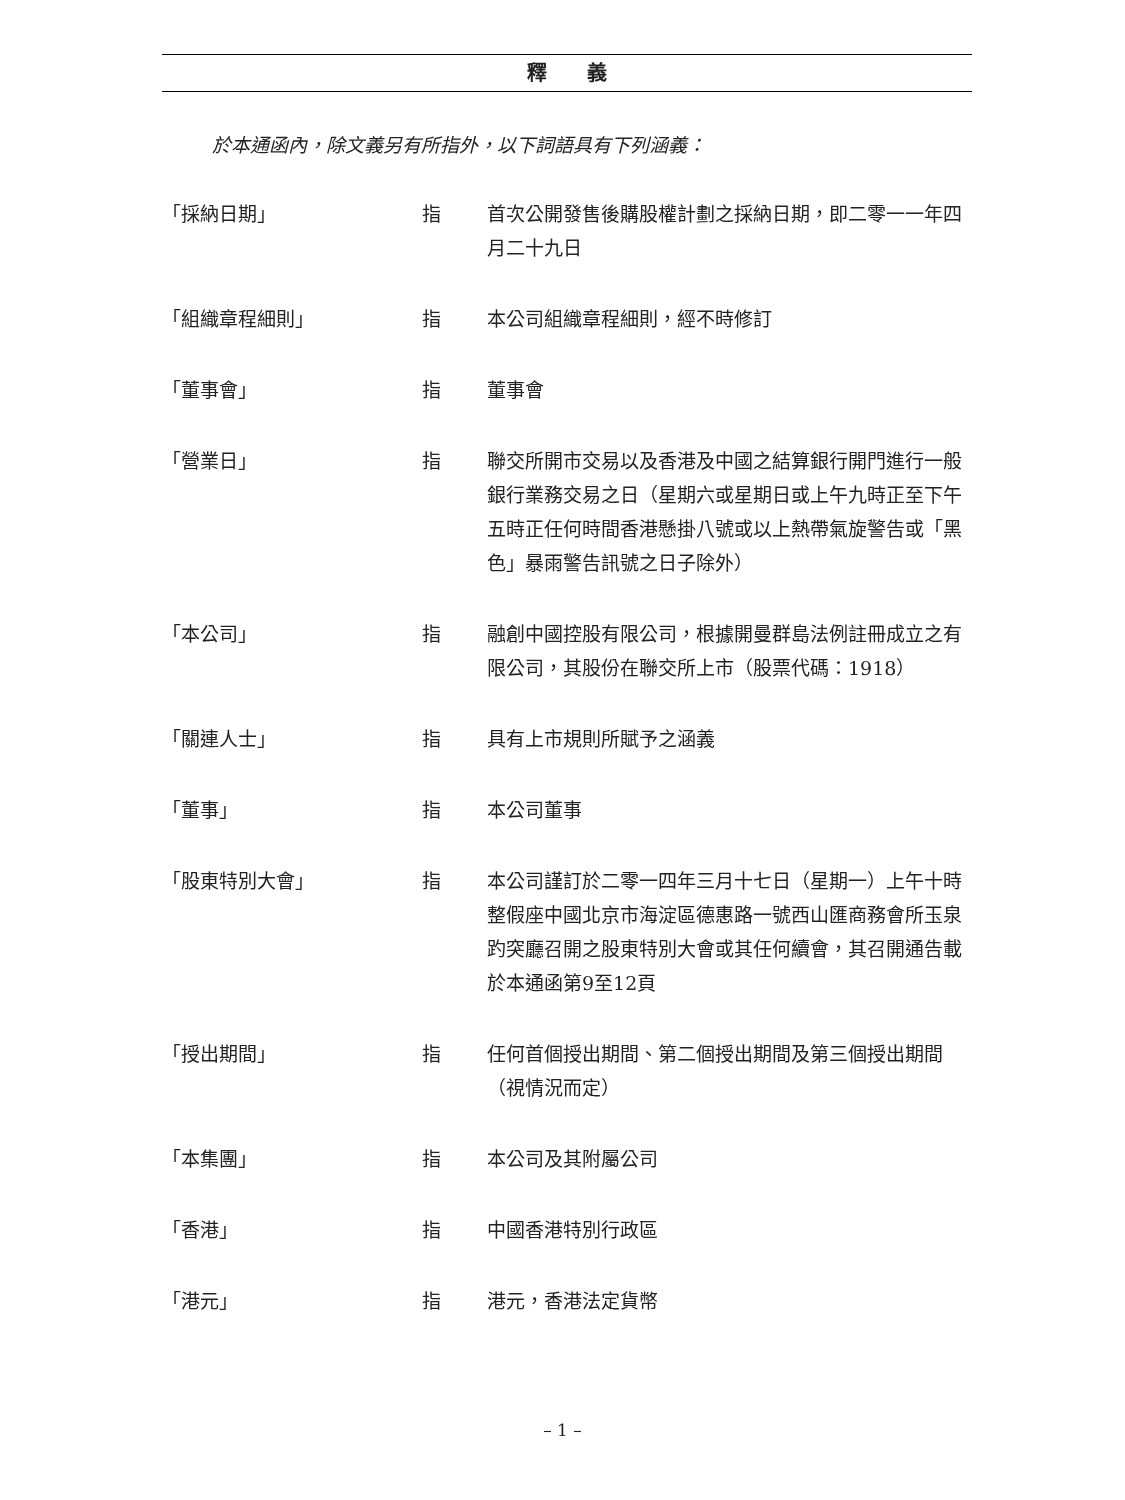釋　　義
於本通函內，除文義另有所指外，以下詞語具有下列涵義：
「採納日期」 指 首次公開發售後購股權計劃之採納日期，即二零一一年四月二十九日
「組織章程細則」 指 本公司組織章程細則，經不時修訂
「董事會」 指 董事會
「營業日」 指 聯交所開市交易以及香港及中國之結算銀行開門進行一般銀行業務交易之日（星期六或星期日或上午九時正至下午五時正任何時間香港懸掛八號或以上熱帶氣旋警告或「黑色」暴雨警告訊號之日子除外）
「本公司」 指 融創中國控股有限公司，根據開曼群島法例註冊成立之有限公司，其股份在聯交所上市（股票代碼：1918）
「關連人士」 指 具有上市規則所賦予之涵義
「董事」 指 本公司董事
「股東特別大會」 指 本公司謹訂於二零一四年三月十七日（星期一）上午十時整假座中國北京市海淀區德惠路一號西山匯商務會所玉泉趵突廳召開之股東特別大會或其任何續會，其召開通告載於本通函第9至12頁
「授出期間」 指 任何首個授出期間、第二個授出期間及第三個授出期間（視情況而定）
「本集團」 指 本公司及其附屬公司
「香港」 指 中國香港特別行政區
「港元」 指 港元，香港法定貨幣
– 1 –